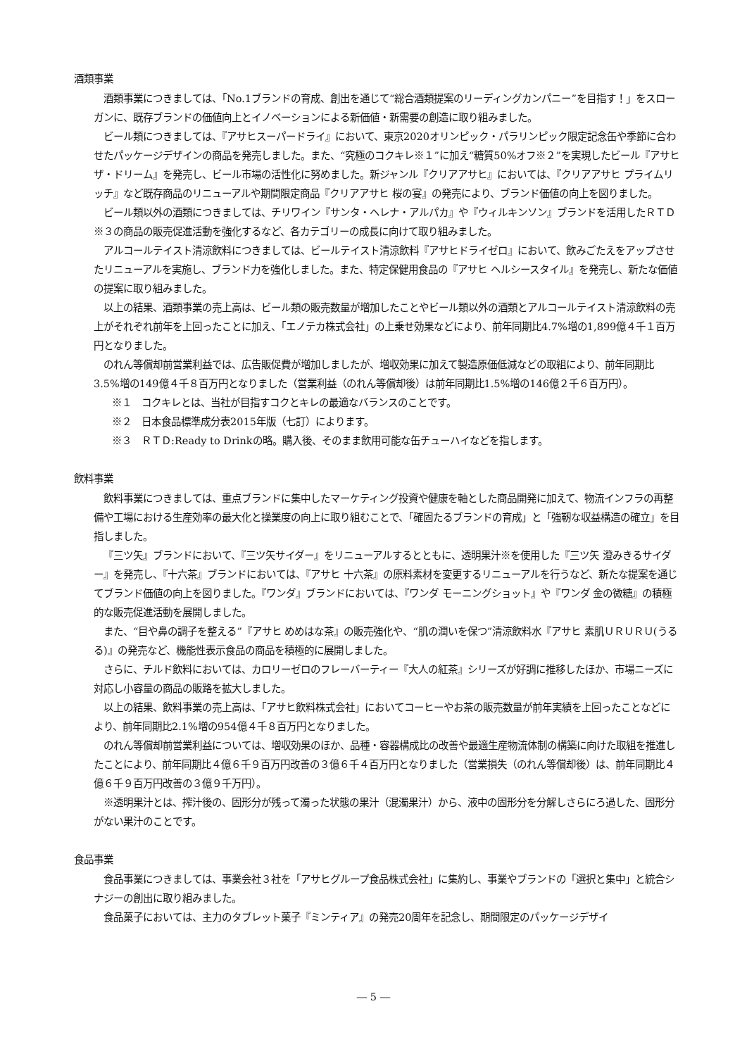酒類事業
酒類事業につきましては、「No.1ブランドの育成、創出を通じて“総合酒類提案のリーディングカンパニー”を目指す！」をスローガンに、既存ブランドの価値向上とイノベーションによる新価値・新需要の創造に取り組みました。
ビール類につきましては、『アサヒスーパードライ』において、東京2020オリンピック・パラリンピック限定記念缶や季節に合わせたパッケージデザインの商品を発売しました。また、“究極のコクキレ※１”に加え“糖質50%オフ※２”を実現したビール『アサヒ ザ・ドリーム』を発売し、ビール市場の活性化に努めました。新ジャンル『クリアアサヒ』においては、『クリアアサヒ プライムリッチ』など既存商品のリニューアルや期間限定商品『クリアアサヒ 桜の宴』の発売により、ブランド価値の向上を図りました。
ビール類以外の酒類につきましては、チリワイン『サンタ・ヘレナ・アルパカ』や『ウィルキンソン』ブランドを活用したＲＴＤ※３の商品の販売促進活動を強化するなど、各カテゴリーの成長に向けて取り組みました。
アルコールテイスト清涼飲料につきましては、ビールテイスト清涼飲料『アサヒドライゼロ』において、飲みごたえをアップさせたリニューアルを実施し、ブランド力を強化しました。また、特定保健用食品の『アサヒ ヘルシースタイル』を発売し、新たな価値の提案に取り組みました。
以上の結果、酒類事業の売上高は、ビール類の販売数量が増加したことやビール類以外の酒類とアルコールテイスト清涼飲料の売上がそれぞれ前年を上回ったことに加え、「エノテカ株式会社」の上乗せ効果などにより、前年同期比4.7%増の1,899億４千１百万円となりました。
のれん等償却前営業利益では、広告販促費が増加しましたが、増収効果に加えて製造原価低減などの取組により、前年同期比3.5%増の149億４千８百万円となりました（営業利益（のれん等償却後）は前年同期比1.5%増の146億２千６百万円）。
※１　コクキレとは、当社が目指すコクとキレの最適なバランスのことです。
※２　日本食品標準成分表2015年版（七訂）によります。
※３　ＲＴＤ:Ready to Drinkの略。購入後、そのまま飲用可能な缶チューハイなどを指します。
飲料事業
飲料事業につきましては、重点ブランドに集中したマーケティング投資や健康を軸とした商品開発に加えて、物流インフラの再整備や工場における生産効率の最大化と操業度の向上に取り組むことで、「確固たるブランドの育成」と「強靭な収益構造の確立」を目指しました。
『三ツ矢』ブランドにおいて、『三ツ矢サイダー』をリニューアルするとともに、透明果汁※を使用した『三ツ矢 澄みきるサイダー』を発売し、『十六茶』ブランドにおいては、『アサヒ 十六茶』の原料素材を変更するリニューアルを行うなど、新たな提案を通じてブランド価値の向上を図りました。『ワンダ』ブランドにおいては、『ワンダ モーニングショット』や『ワンダ 金の微糖』の積極的な販売促進活動を展開しました。
また、“目や鼻の調子を整える”『アサヒ めめはな茶』の販売強化や、“肌の潤いを保つ”清涼飲料水『アサヒ 素肌ＵＲＵＲＵ(うるる)』の発売など、機能性表示食品の商品を積極的に展開しました。
さらに、チルド飲料においては、カロリーゼロのフレーバーティー『大人の紅茶』シリーズが好調に推移したほか、市場ニーズに対応し小容量の商品の販路を拡大しました。
以上の結果、飲料事業の売上高は、「アサヒ飲料株式会社」においてコーヒーやお茶の販売数量が前年実績を上回ったことなどにより、前年同期比2.1%増の954億４千８百万円となりました。
のれん等償却前営業利益については、増収効果のほか、品種・容器構成比の改善や最適生産物流体制の構築に向けた取組を推進したことにより、前年同期比４億６千９百万円改善の３億６千４百万円となりました（営業損失（のれん等償却後）は、前年同期比４億６千９百万円改善の３億９千万円）。
※透明果汁とは、搾汁後の、固形分が残って濁った状態の果汁（混濁果汁）から、液中の固形分を分解しさらにろ過した、固形分がない果汁のことです。
食品事業
食品事業につきましては、事業会社３社を「アサヒグループ食品株式会社」に集約し、事業やブランドの「選択と集中」と統合シナジーの創出に取り組みました。
食品菓子においては、主力のタブレット菓子『ミンティア』の発売20周年を記念し、期間限定のパッケージデザイ
― 5 ―